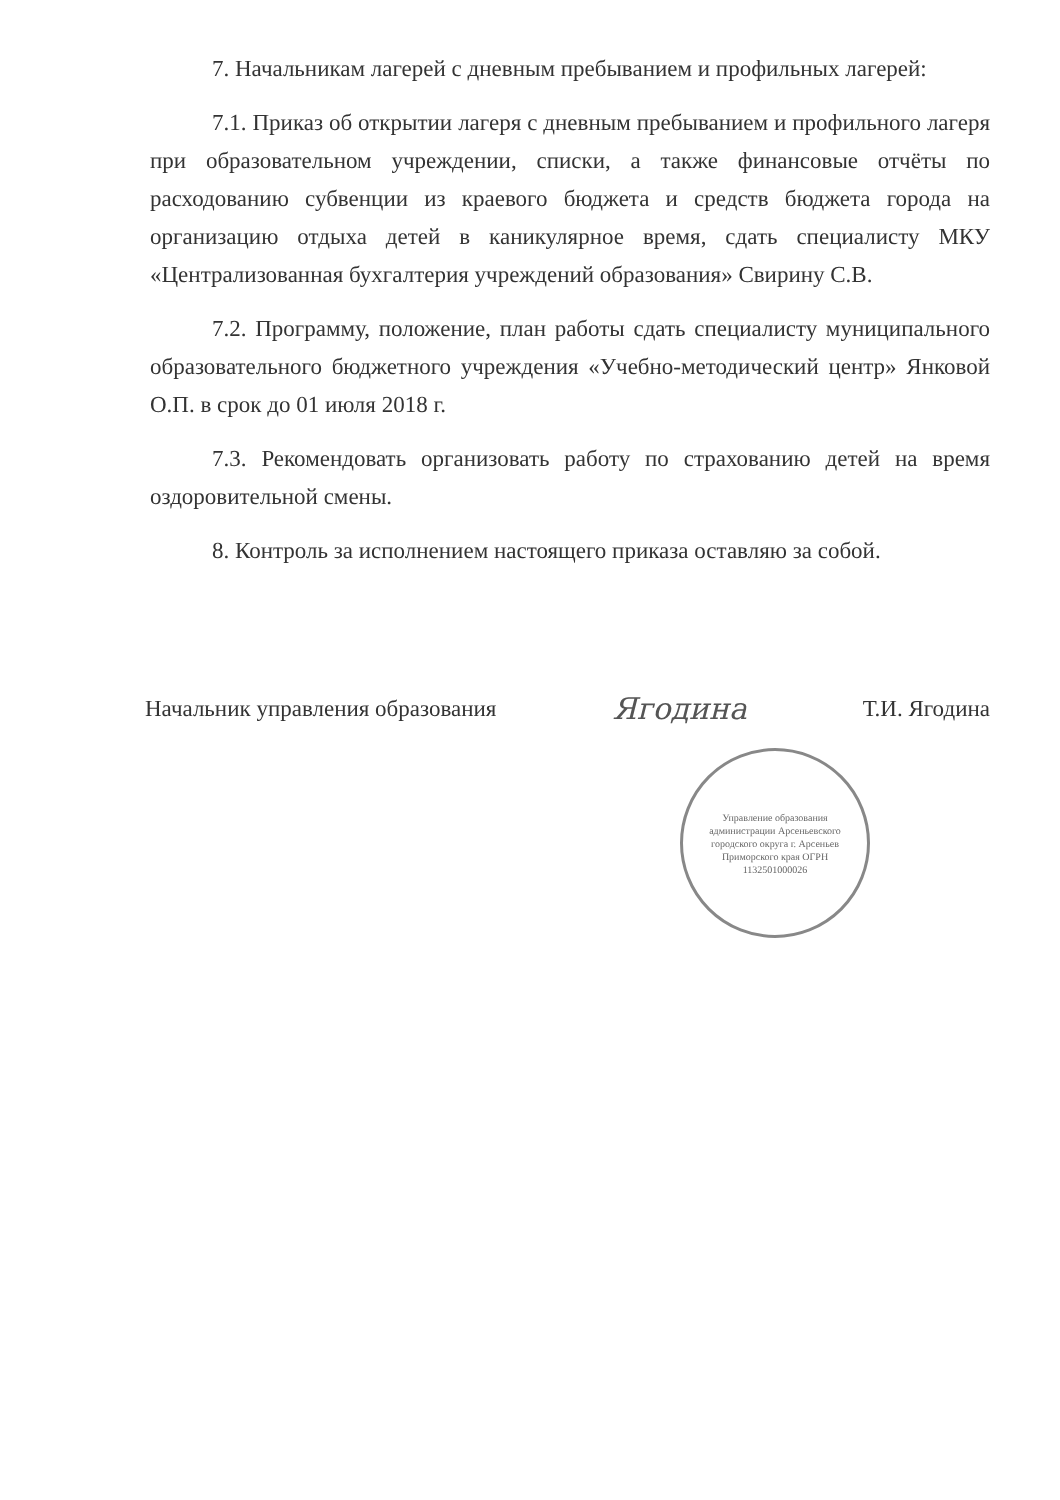7. Начальникам лагерей с дневным пребыванием и профильных лагерей:
7.1. Приказ об открытии лагеря с дневным пребыванием и профильного лагеря при образовательном учреждении, списки, а также финансовые отчёты по расходованию субвенции из краевого бюджета и средств бюджета города на организацию отдыха детей в каникулярное время, сдать специалисту МКУ «Централизованная бухгалтерия учреждений образования» Свирину С.В.
7.2. Программу, положение, план работы сдать специалисту муниципального образовательного бюджетного учреждения «Учебно-методический центр» Янковой О.П. в срок до 01 июля 2018 г.
7.3. Рекомендовать организовать работу по страхованию детей на время оздоровительной смены.
8. Контроль за исполнением настоящего приказа оставляю за собой.
Начальник управления образования Ягодина Т.И. Ягодина
Управление образования администрации Арсеньевского городского округа г. Арсеньев Приморского края ОГРН 1132501000026